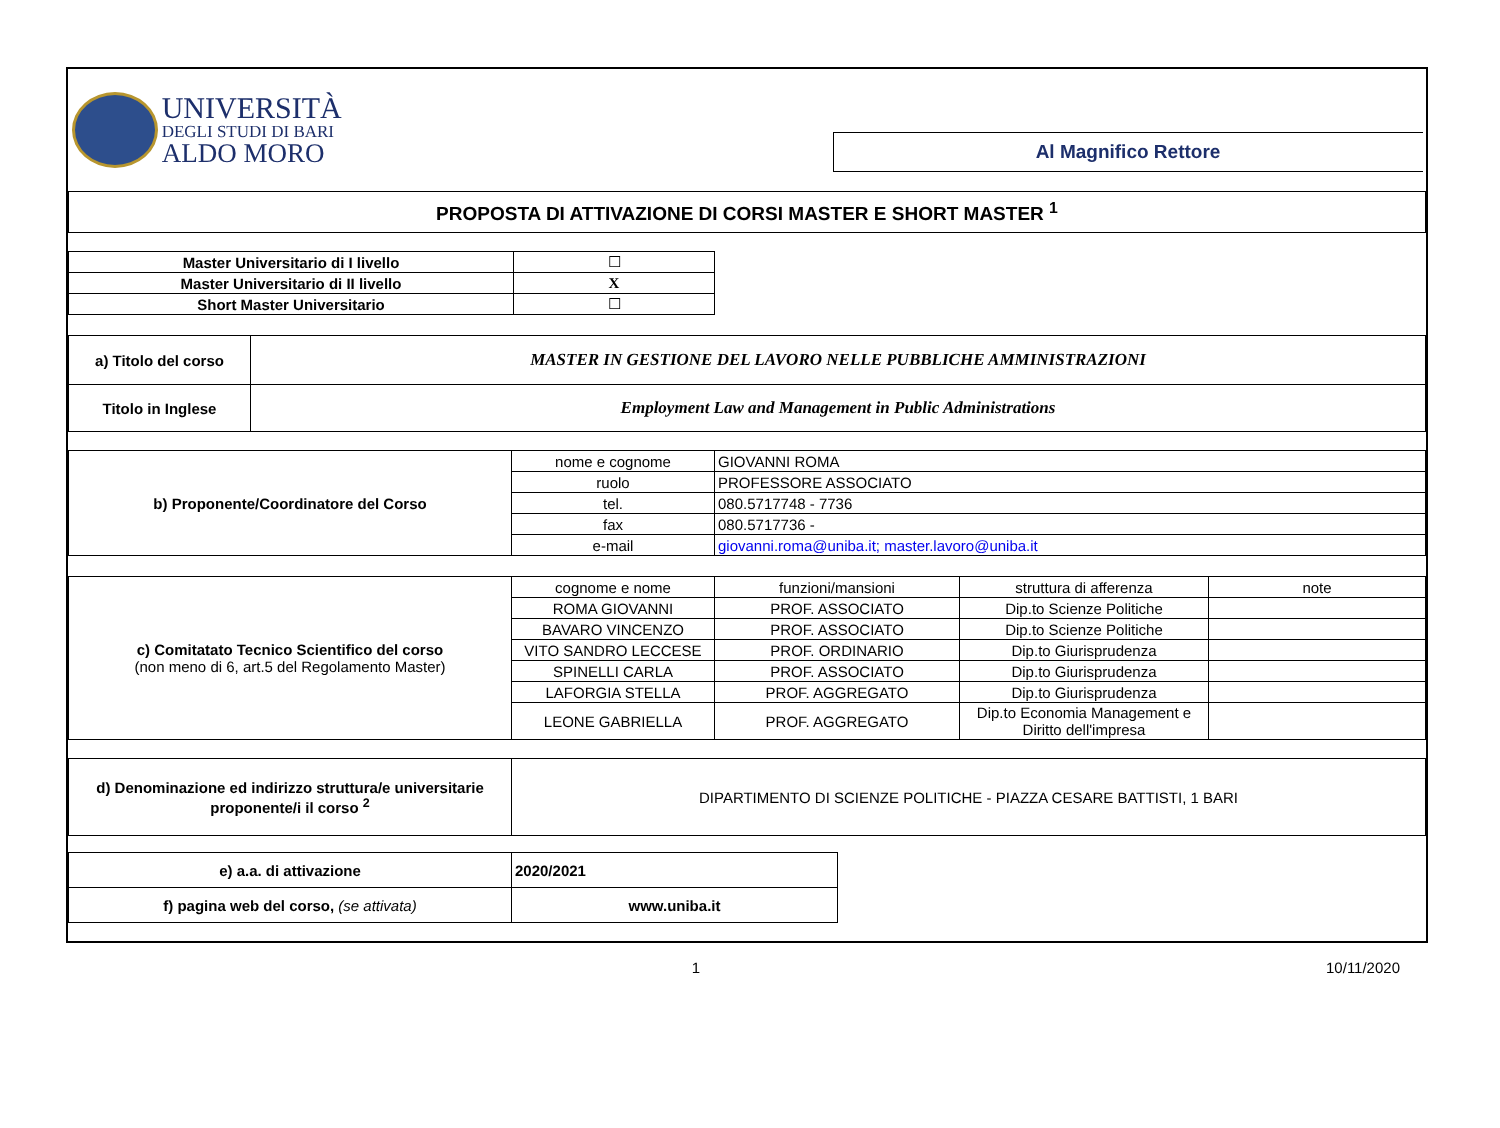| UNIVERSITÀ DEGLI STUDI DI BARI ALDO MORO | Al Magnifico Rettore |
| PROPOSTA DI ATTIVAZIONE DI CORSI MASTER E SHORT MASTER <sup>1</sup> | |
| Master Universitario di I livello | ☐ |
| Master Universitario di II livello | X |
| Short Master Universitario | ☐ |
| a) Titolo del corso | MASTER IN GESTIONE DEL LAVORO NELLE PUBBLICHE AMMINISTRAZIONI |
| Titolo in Inglese | Employment Law and Management in Public Administrations |
| b) Proponente/Coordinatore del Corso | nome e cognome | GIOVANNI ROMA |
| | ruolo | PROFESSORE ASSOCIATO |
| | tel. | 080.5717748 - 7736 |
| | fax | 080.5717736 - |
| | e-mail | giovanni.roma@uniba.it; master.lavoro@uniba.it |
| c) Comitatato Tecnico Scientifico del corso (non meno di 6, art.5 del Regolamento Master) | cognome e nome | funzioni/mansioni | struttura di afferenza | note |
| | ROMA GIOVANNI | PROF. ASSOCIATO | Dip.to Scienze Politiche | |
| | BAVARO VINCENZO | PROF. ASSOCIATO | Dip.to Scienze Politiche | |
| | VITO SANDRO LECCESE | PROF. ORDINARIO | Dip.to Giurisprudenza | |
| | SPINELLI CARLA | PROF. ASSOCIATO | Dip.to Giurisprudenza | |
| | LAFORGIA STELLA | PROF. AGGREGATO | Dip.to Giurisprudenza | |
| | LEONE GABRIELLA | PROF. AGGREGATO | Dip.to Economia Management e Diritto dell'impresa | |
| d) Denominazione ed indirizzo struttura/e universitarie proponente/i il corso <sup>2</sup> | DIPARTIMENTO DI SCIENZE POLITICHE - PIAZZA CESARE BATTISTI, 1 BARI |
| e) a.a. di attivazione | 2020/2021 |
| f) pagina web del corso, (se attivata) | www.uniba.it |
1 10/11/2020